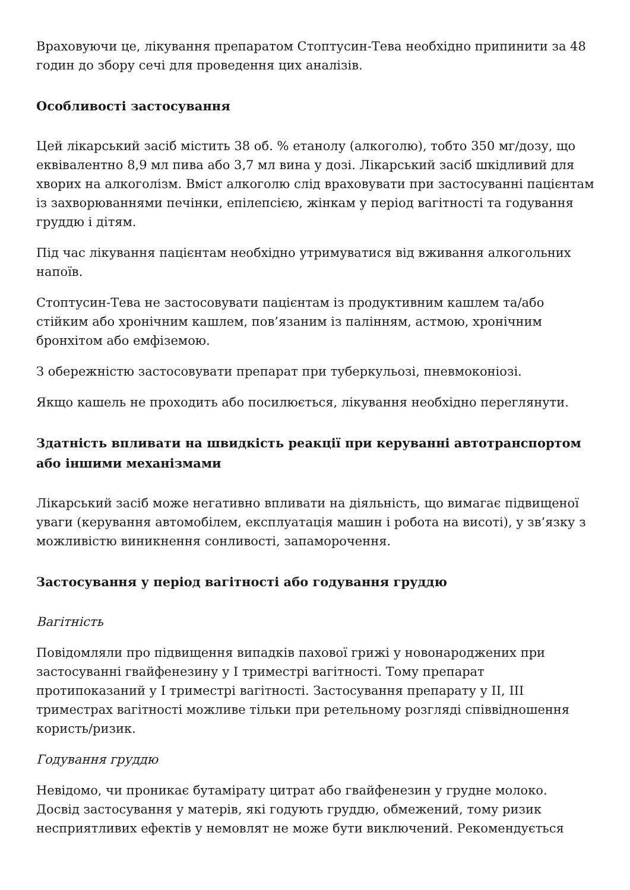Враховуючи це, лікування препаратом Стоптусин-Тева необхідно припинити за 48 годин до збору сечі для проведення цих аналізів.
Особливості застосування
Цей лікарський засіб містить 38 об. % етанолу (алкоголю), тобто 350 мг/дозу, що еквівалентно 8,9 мл пива або 3,7 мл вина у дозі. Лікарський засіб шкідливий для хворих на алкоголізм. Вміст алкоголю слід враховувати при застосуванні пацієнтам із захворюваннями печінки, епілепсією, жінкам у період вагітності та годування груддю і дітям.
Під час лікування пацієнтам необхідно утримуватися від вживання алкогольних напоїв.
Стоптусин-Тева не застосовувати пацієнтам із продуктивним кашлем та/або стійким або хронічним кашлем, пов’язаним із палінням, астмою, хронічним бронхітом або емфіземою.
З обережністю застосовувати препарат при туберкульозі, пневмоконіозі.
Якщо кашель не проходить або посилюється, лікування необхідно переглянути.
Здатність впливати на швидкість реакції при керуванні автотранспортом або іншими механізмами
Лікарський засіб може негативно впливати на діяльність, що вимагає підвищеної уваги (керування автомобілем, експлуатація машин і робота на висоті), у зв’язку з можливістю виникнення сонливості, запаморочення.
Застосування у період вагітності або годування груддю
Вагітність
Повідомляли про підвищення випадків пахової грижі у новонароджених при застосуванні гвайфенезину у І триместрі вагітності. Тому препарат протипоказаний у І триместрі вагітності. Застосування препарату у ІІ, ІІІ триместрах вагітності можливе тільки при ретельному розгляді співвідношення користь/ризик.
Годування груддю
Невідомо, чи проникає бутамірату цитрат або гвайфенезин у грудне молоко. Досвід застосування у матерів, які годують груддю, обмежений, тому ризик несприятливих ефектів у немовлят не може бути виключений. Рекомендується